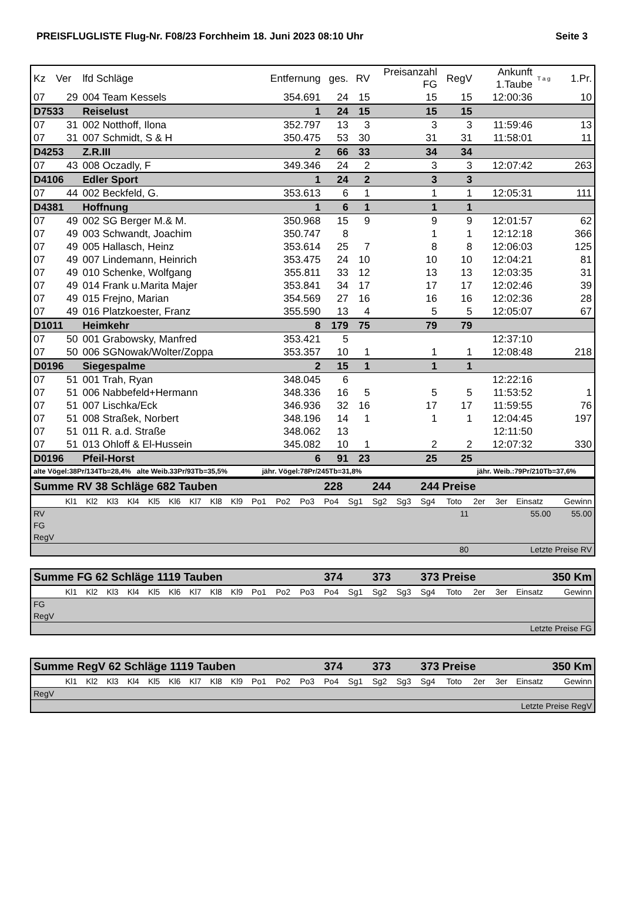PREISFLUGLISTE Flug-Nr. F08/23 Forchheim 18. Juni 2023 08:10 Uhr Seite 3
| Kz | Ver | lfd Schläge | Entfernung | ges. | RV | Preisanzahl FG | RegV | Ankunft 1.Taube | T a g | 1.Pr. |
| 07 | 29 | 004 Team Kessels | 354.691 | 24 | 15 | 15 | 15 | 12:00:36 | | 10 |
| D7533 | | Reiselust | 1 | 24 | 15 | 15 | 15 | | | |
| 07 | 31 | 002 Notthoff, Ilona | 352.797 | 13 | 3 | 3 | 3 | 11:59:46 | | 13 |
| 07 | 31 | 007 Schmidt, S & H | 350.475 | 53 | 30 | 31 | 31 | 11:58:01 | | 11 |
| D4253 | | Z.R.III | 2 | 66 | 33 | 34 | 34 | | | |
| 07 | 43 | 008 Oczadly, F | 349.346 | 24 | 2 | 3 | 3 | 12:07:42 | | 263 |
| D4106 | | Edler Sport | 1 | 24 | 2 | 3 | 3 | | | |
| 07 | 44 | 002 Beckfeld, G. | 353.613 | 6 | 1 | 1 | 1 | 12:05:31 | | 111 |
| D4381 | | Hoffnung | 1 | 6 | 1 | 1 | 1 | | | |
| 07 | 49 | 002 SG Berger M.& M. | 350.968 | 15 | 9 | 9 | 9 | 12:01:57 | | 62 |
| 07 | 49 | 003 Schwandt, Joachim | 350.747 | 8 | | 1 | 1 | 12:12:18 | | 366 |
| 07 | 49 | 005 Hallasch, Heinz | 353.614 | 25 | 7 | 8 | 8 | 12:06:03 | | 125 |
| 07 | 49 | 007 Lindemann, Heinrich | 353.475 | 24 | 10 | 10 | 10 | 12:04:21 | | 81 |
| 07 | 49 | 010 Schenke, Wolfgang | 355.811 | 33 | 12 | 13 | 13 | 12:03:35 | | 31 |
| 07 | 49 | 014 Frank u.Marita Majer | 353.841 | 34 | 17 | 17 | 17 | 12:02:46 | | 39 |
| 07 | 49 | 015 Frejno, Marian | 354.569 | 27 | 16 | 16 | 16 | 12:02:36 | | 28 |
| 07 | 49 | 016 Platzkoester, Franz | 355.590 | 13 | 4 | 5 | 5 | 12:05:07 | | 67 |
| D1011 | | Heimkehr | 8 | 179 | 75 | 79 | 79 | | | |
| 07 | 50 | 001 Grabowsky, Manfred | 353.421 | 5 | | | | 12:37:10 | | |
| 07 | 50 | 006 SGNowak/Wolter/Zoppa | 353.357 | 10 | 1 | 1 | 1 | 12:08:48 | | 218 |
| D0196 | | Siegespalme | 2 | 15 | 1 | 1 | 1 | | | |
| 07 | 51 | 001 Trah, Ryan | 348.045 | 6 | | | | 12:22:16 | | |
| 07 | 51 | 006 Nabbefeld+Hermann | 348.336 | 16 | 5 | 5 | 5 | 11:53:52 | | 1 |
| 07 | 51 | 007 Lischka/Eck | 346.936 | 32 | 16 | 17 | 17 | 11:59:55 | | 76 |
| 07 | 51 | 008 Straßek, Norbert | 348.196 | 14 | 1 | 1 | 1 | 12:04:45 | | 197 |
| 07 | 51 | 011 R. a.d. Straße | 348.062 | 13 | | | | 12:11:50 | | |
| 07 | 51 | 013 Ohloff & El-Hussein | 345.082 | 10 | 1 | 2 | 2 | 12:07:32 | | 330 |
| D0196 | | Pfeil-Horst | 6 | 91 | 23 | 25 | 25 | | | |
| alte Vögel:38Pr/134Tb=28,4% alte Weib.33Pr/93Tb=35,5% | | | jähr. Vögel:78Pr/245Tb=31,8% | | | | | jähr. Weib.:79Pr/210Tb=37,6% | | |
| Summe RV 38 Schläge 682 Tauben | | | | | | | | | | | | | 228 | | 244 | | 244 Preise | | | | | |
| | Kl1 | Kl2 | Kl3 | Kl4 | Kl5 | Kl6 | Kl7 | Kl8 | Kl9 | Po1 | Po2 | Po3 | Po4 | Sg1 | Sg2 | Sg3 | Sg4 | Toto | 2er | 3er | Einsatz | Gewinn |
| RV | | | | | | | | | | | | | | | | | | 11 | | | 55.00 | 55.00 |
| FG | | | | | | | | | | | | | | | | | | | | | | |
| RegV | | | | | | | | | | | | | | | | | | | | | | |
| | | | | | | | | | | | | | | | | | | 80 | Letzte Preise RV | | | |
| Summe FG 62 Schläge 1119 Tauben | | | | | | | | | | | | | 374 | | 373 | | 373 Preise | | | 350 Km | | |
| | Kl1 | Kl2 | Kl3 | Kl4 | Kl5 | Kl6 | Kl7 | Kl8 | Kl9 | Po1 | Po2 | Po3 | Po4 | Sg1 | Sg2 | Sg3 | Sg4 | Toto | 2er | 3er | Einsatz | Gewinn |
| FG | | | | | | | | | | | | | | | | | | | | | | |
| RegV | | | | | | | | | | | | | | | | | | | | | | |
| | | | | | | | | | | | | | | | | | | | Letzte Preise FG | | | |
| Summe RegV 62 Schläge 1119 Tauben | | | | | | | | | | | | | 374 | | 373 | | 373 Preise | | | 350 Km | | |
| | Kl1 | Kl2 | Kl3 | Kl4 | Kl5 | Kl6 | Kl7 | Kl8 | Kl9 | Po1 | Po2 | Po3 | Po4 | Sg1 | Sg2 | Sg3 | Sg4 | Toto | 2er | 3er | Einsatz | Gewinn |
| RegV | | | | | | | | | | | | | | | | | | | | | | |
| | | | | | | | | | | | | | | | | | | | Letzte Preise RegV | | | |